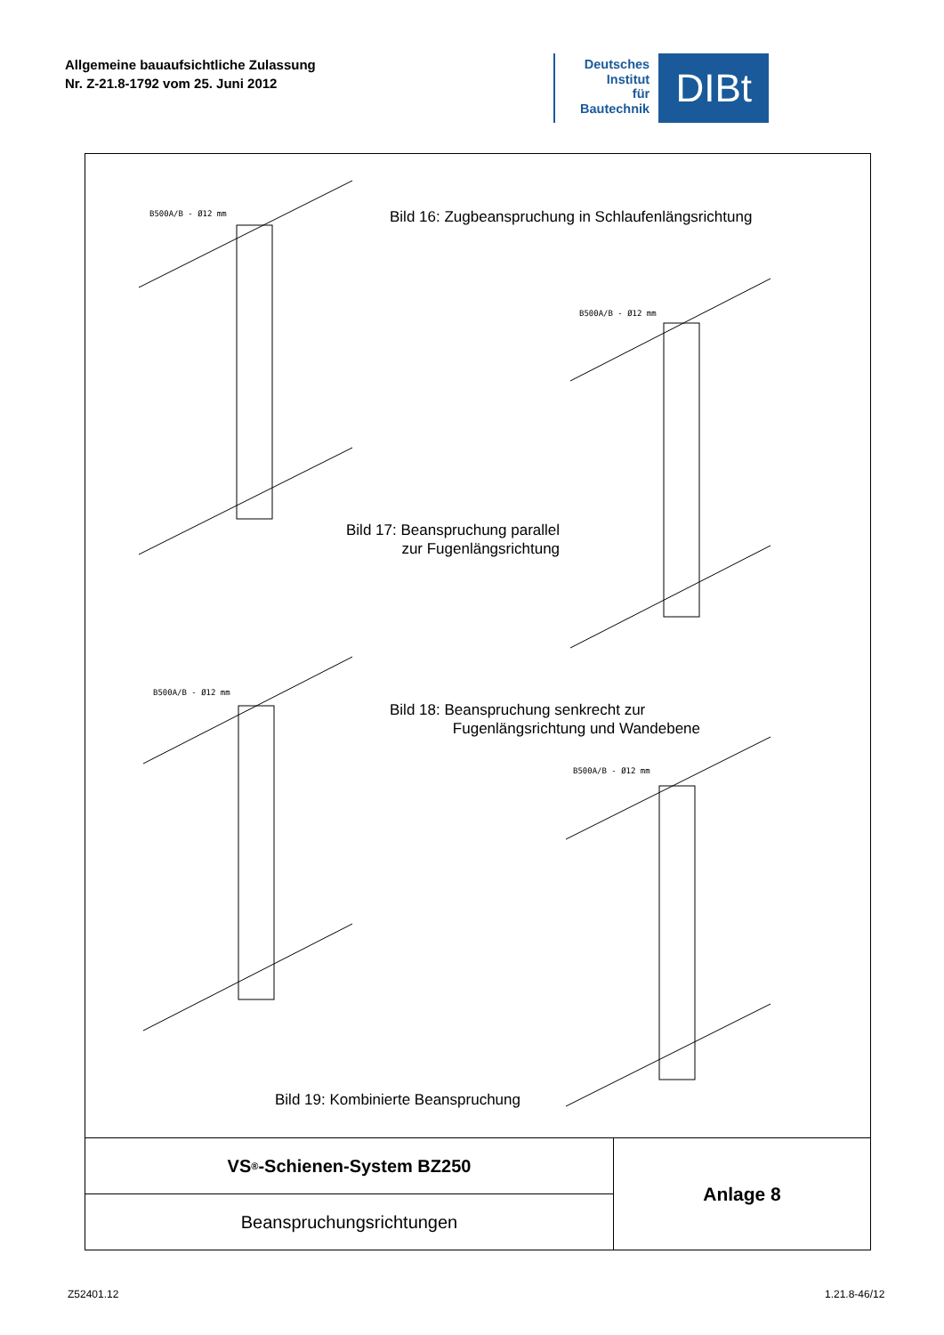Allgemeine bauaufsichtliche Zulassung
Nr. Z-21.8-1792 vom 25. Juni 2012
Deutsches
Institut
für
Bautechnik
DIBt
B500A/B - Ø12 mm
B500A/B - Ø12 mm
B500A/B - Ø12 mm
B500A/B - Ø12 mm
Bild 16: Zugbeanspruchung in Schlaufenlängsrichtung
Bild 17: Beanspruchung parallel
zur Fugenlängsrichtung
Bild 18: Beanspruchung senkrecht zur
Fugenlängsrichtung und Wandebene
Bild 19: Kombinierte Beanspruchung
VS<sup>®</sup>-Schienen-System BZ250
Beanspruchungsrichtungen
Anlage 8
Z52401.12 1.21.8-46/12